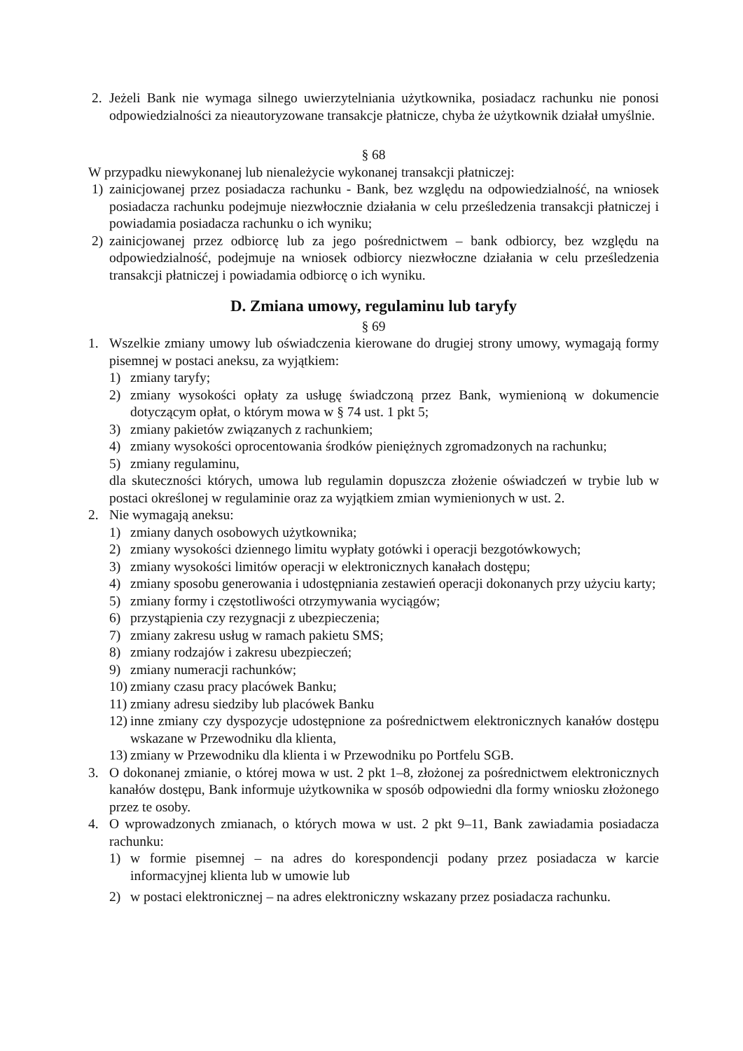2. Jeżeli Bank nie wymaga silnego uwierzytelniania użytkownika, posiadacz rachunku nie ponosi odpowiedzialności za nieautoryzowane transakcje płatnicze, chyba że użytkownik działał umyślnie.
§ 68
W przypadku niewykonanej lub nienależycie wykonanej transakcji płatniczej:
1) zainicjowanej przez posiadacza rachunku - Bank, bez względu na odpowiedzialność, na wniosek posiadacza rachunku podejmuje niezwłocznie działania w celu prześledzenia transakcji płatniczej i powiadamia posiadacza rachunku o ich wyniku;
2) zainicjowanej przez odbiorcę lub za jego pośrednictwem – bank odbiorcy, bez względu na odpowiedzialność, podejmuje na wniosek odbiorcy niezwłoczne działania w celu prześledzenia transakcji płatniczej i powiadamia odbiorcę o ich wyniku.
D. Zmiana umowy, regulaminu lub taryfy
§ 69
1. Wszelkie zmiany umowy lub oświadczenia kierowane do drugiej strony umowy, wymagają formy pisemnej w postaci aneksu, za wyjątkiem:
1) zmiany taryfy;
2) zmiany wysokości opłaty za usługę świadczoną przez Bank, wymienioną w dokumencie dotyczącym opłat, o którym mowa w § 74 ust. 1 pkt 5;
3) zmiany pakietów związanych z rachunkiem;
4) zmiany wysokości oprocentowania środków pieniężnych zgromadzonych na rachunku;
5) zmiany regulaminu,
dla skuteczności których, umowa lub regulamin dopuszcza złożenie oświadczeń w trybie lub w postaci określonej w regulaminie oraz za wyjątkiem zmian wymienionych w ust. 2.
2. Nie wymagają aneksu:
1) zmiany danych osobowych użytkownika;
2) zmiany wysokości dziennego limitu wypłaty gotówki i operacji bezgotówkowych;
3) zmiany wysokości limitów operacji w elektronicznych kanałach dostępu;
4) zmiany sposobu generowania i udostępniania zestawień operacji dokonanych przy użyciu karty;
5) zmiany formy i częstotliwości otrzymywania wyciągów;
6) przystąpienia czy rezygnacji z ubezpieczenia;
7) zmiany zakresu usług w ramach pakietu SMS;
8) zmiany rodzajów i zakresu ubezpieczeń;
9) zmiany numeracji rachunków;
10) zmiany czasu pracy placówek Banku;
11) zmiany adresu siedziby lub placówek Banku
12) inne zmiany czy dyspozycje udostępnione za pośrednictwem elektronicznych kanałów dostępu wskazane w Przewodniku dla klienta,
13) zmiany w Przewodniku dla klienta i w Przewodniku po Portfelu SGB.
3. O dokonanej zmianie, o której mowa w ust. 2 pkt 1–8, złożonej za pośrednictwem elektronicznych kanałów dostępu, Bank informuje użytkownika w sposób odpowiedni dla formy wniosku złożonego przez te osoby.
4. O wprowadzonych zmianach, o których mowa w ust. 2 pkt 9–11, Bank zawiadamia posiadacza rachunku:
1) w formie pisemnej – na adres do korespondencji podany przez posiadacza w karcie informacyjnej klienta lub w umowie lub
2) w postaci elektronicznej – na adres elektroniczny wskazany przez posiadacza rachunku.